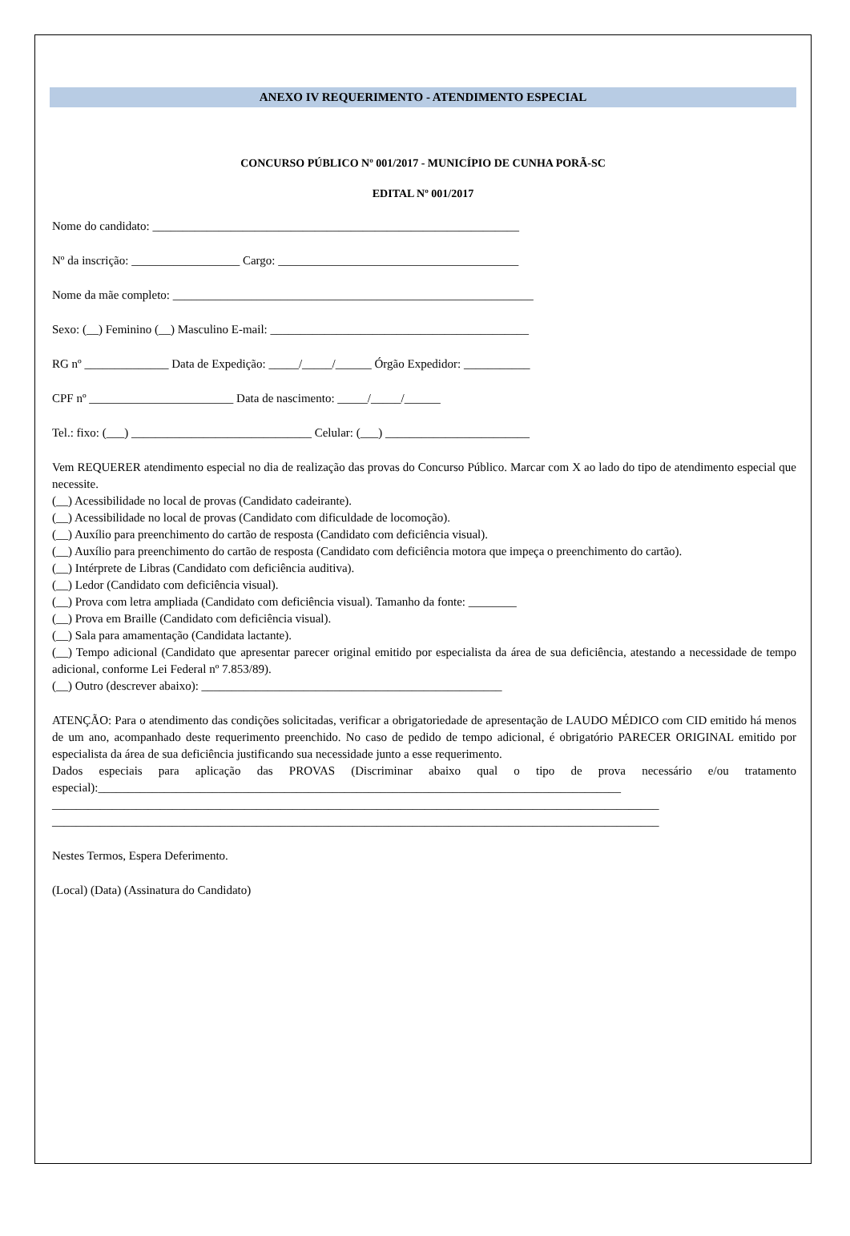ANEXO IV REQUERIMENTO - ATENDIMENTO ESPECIAL
CONCURSO PÚBLICO Nº 001/2017 - MUNICÍPIO DE CUNHA PORÃ-SC
EDITAL Nº 001/2017
Nome do candidato: _____________________________________________________________
Nº da inscrição: __________________ Cargo: ________________________________________
Nome da mãe completo: ____________________________________________________________
Sexo: (__) Feminino (__) Masculino E-mail: ___________________________________________
RG nº ______________ Data de Expedição: _____/_____/______ Órgão Expedidor: ___________
CPF nº ________________________ Data de nascimento: _____/_____/______
Tel.: fixo: (___) ______________________________ Celular: (___) ________________________
Vem REQUERER atendimento especial no dia de realização das provas do Concurso Público. Marcar com X ao lado do tipo de atendimento especial que necessite.
(__) Acessibilidade no local de provas (Candidato cadeirante).
(__) Acessibilidade no local de provas (Candidato com dificuldade de locomoção).
(__) Auxílio para preenchimento do cartão de resposta (Candidato com deficiência visual).
(__) Auxílio para preenchimento do cartão de resposta (Candidato com deficiência motora que impeça o preenchimento do cartão).
(__) Intérprete de Libras (Candidato com deficiência auditiva).
(__) Ledor (Candidato com deficiência visual).
(__) Prova com letra ampliada (Candidato com deficiência visual). Tamanho da fonte: ________
(__) Prova em Braille (Candidato com deficiência visual).
(__) Sala para amamentação (Candidata lactante).
(__) Tempo adicional (Candidato que apresentar parecer original emitido por especialista da área de sua deficiência, atestando a necessidade de tempo adicional, conforme Lei Federal nº 7.853/89).
(__) Outro (descrever abaixo): __________________________________________________
ATENÇÃO: Para o atendimento das condições solicitadas, verificar a obrigatoriedade de apresentação de LAUDO MÉDICO com CID emitido há menos de um ano, acompanhado deste requerimento preenchido. No caso de pedido de tempo adicional, é obrigatório PARECER ORIGINAL emitido por especialista da área de sua deficiência justificando sua necessidade junto a esse requerimento.
Dados especiais para aplicação das PROVAS (Discriminar abaixo qual o tipo de prova necessário e/ou tratamento especial):_______________________________________________________________________________________
_____________________________________________________________________________________________________
_____________________________________________________________________________________________________
Nestes Termos, Espera Deferimento.
(Local) (Data) (Assinatura do Candidato)